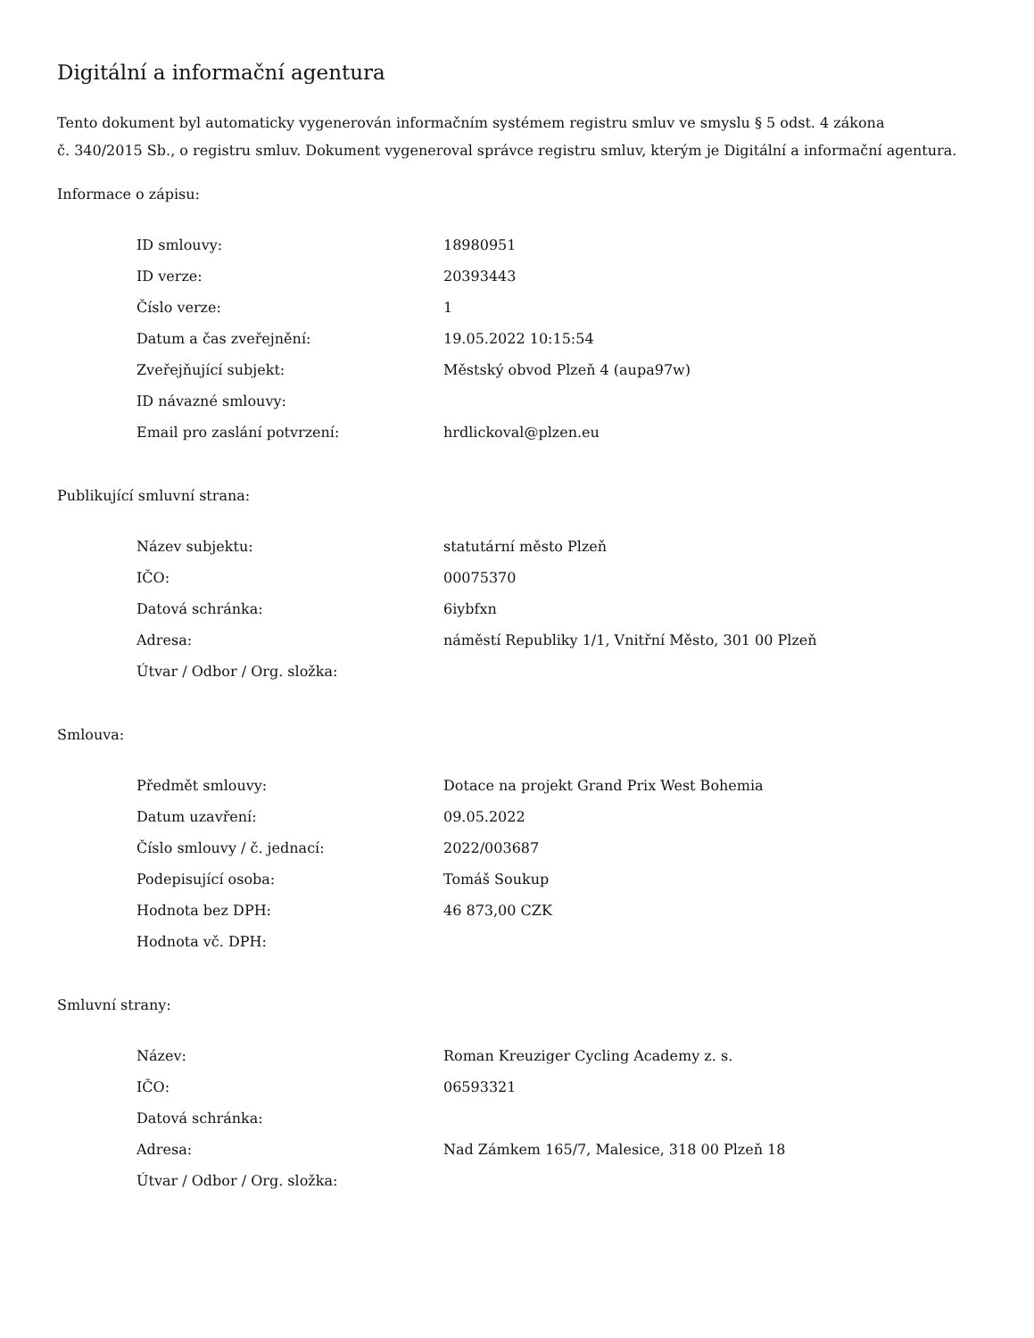Digitální a informační agentura
Tento dokument byl automaticky vygenerován informačním systémem registru smluv ve smyslu § 5 odst. 4 zákona
č. 340/2015 Sb., o registru smluv. Dokument vygeneroval správce registru smluv, kterým je Digitální a informační agentura.
Informace o zápisu:
| ID smlouvy: | 18980951 |
| ID verze: | 20393443 |
| Číslo verze: | 1 |
| Datum a čas zveřejnění: | 19.05.2022 10:15:54 |
| Zveřejňující subjekt: | Městský obvod Plzeň 4 (aupa97w) |
| ID návazné smlouvy: | |
| Email pro zaslání potvrzení: | hrdlickoval@plzen.eu |
Publikující smluvní strana:
| Název subjektu: | statutární město Plzeň |
| IČO: | 00075370 |
| Datová schránka: | 6iybfxn |
| Adresa: | náměstí Republiky 1/1, Vnitřní Město, 301 00 Plzeň |
| Útvar / Odbor / Org. složka: | |
Smlouva:
| Předmět smlouvy: | Dotace na projekt Grand Prix West Bohemia |
| Datum uzavření: | 09.05.2022 |
| Číslo smlouvy / č. jednací: | 2022/003687 |
| Podepisující osoba: | Tomáš Soukup |
| Hodnota bez DPH: | 46 873,00 CZK |
| Hodnota vč. DPH: | |
Smluvní strany:
| Název: | Roman Kreuziger Cycling Academy z. s. |
| IČO: | 06593321 |
| Datová schránka: | |
| Adresa: | Nad Zámkem 165/7, Malesice, 318 00 Plzeň 18 |
| Útvar / Odbor / Org. složka: | |